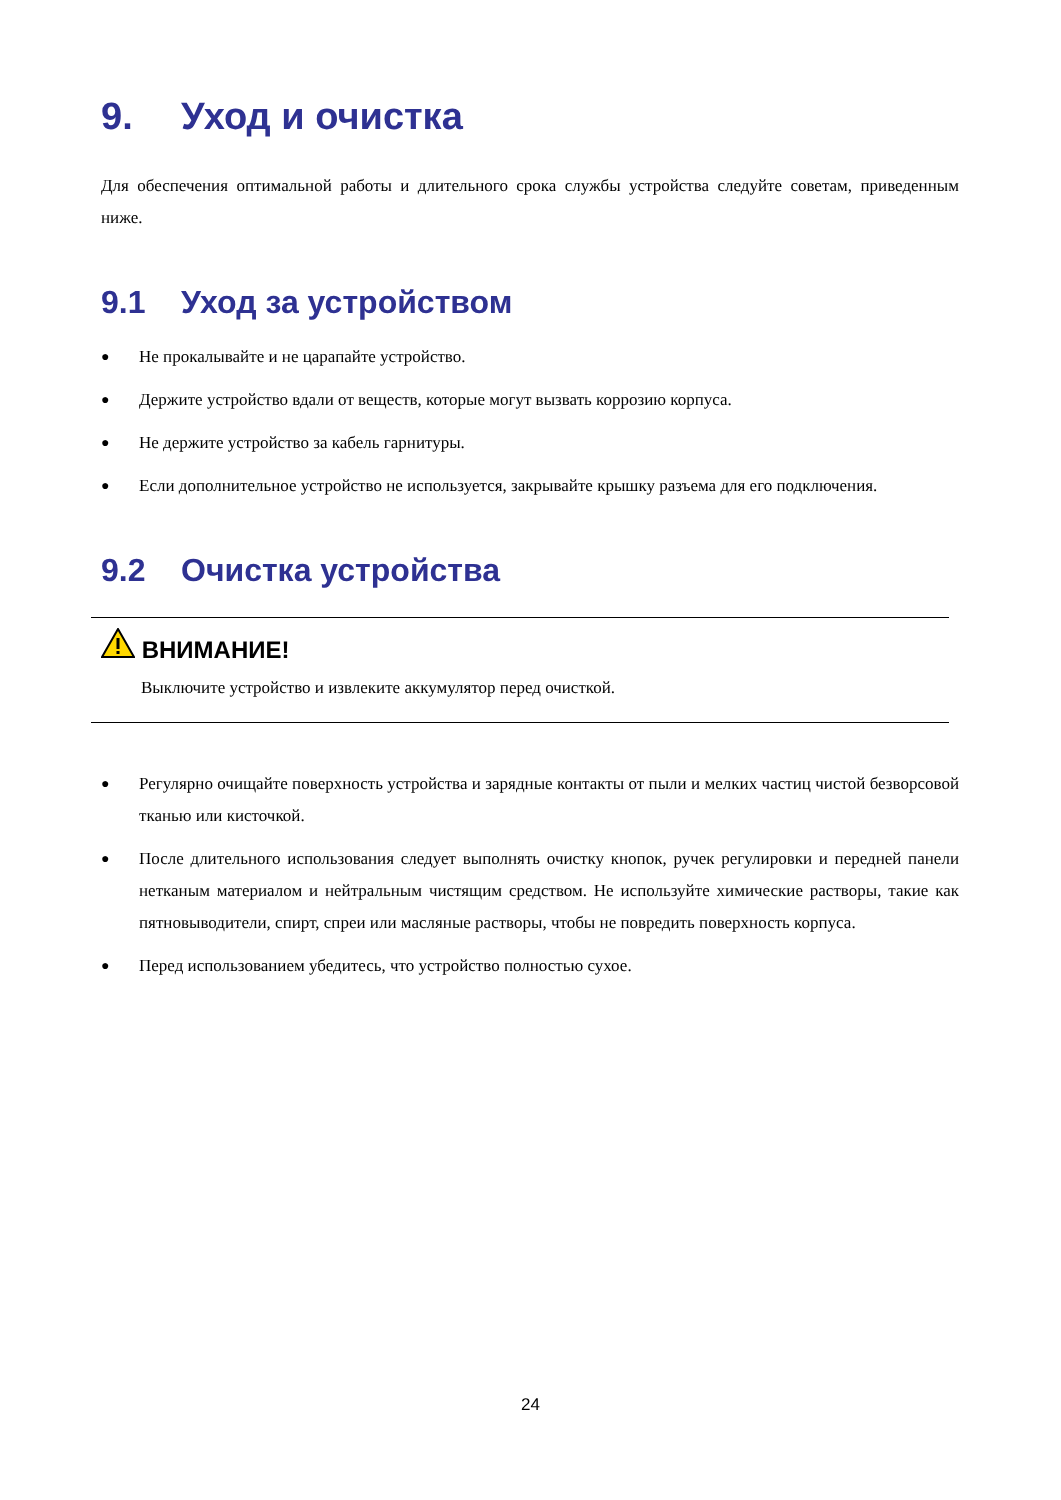9. Уход и очистка
Для обеспечения оптимальной работы и длительного срока службы устройства следуйте советам, приведенным ниже.
9.1 Уход за устройством
● Не прокалывайте и не царапайте устройство.
● Держите устройство вдали от веществ, которые могут вызвать коррозию корпуса.
● Не держите устройство за кабель гарнитуры.
● Если дополнительное устройство не используется, закрывайте крышку разъема для его подключения.
9.2 Очистка устройства
ВНИМАНИЕ!
Выключите устройство и извлеките аккумулятор перед очисткой.
● Регулярно очищайте поверхность устройства и зарядные контакты от пыли и мелких частиц чистой безворсовой тканью или кисточкой.
● После длительного использования следует выполнять очистку кнопок, ручек регулировки и передней панели нетканым материалом и нейтральным чистящим средством. Не используйте химические растворы, такие как пятновыводители, спирт, спреи или масляные растворы, чтобы не повредить поверхность корпуса.
● Перед использованием убедитесь, что устройство полностью сухое.
24